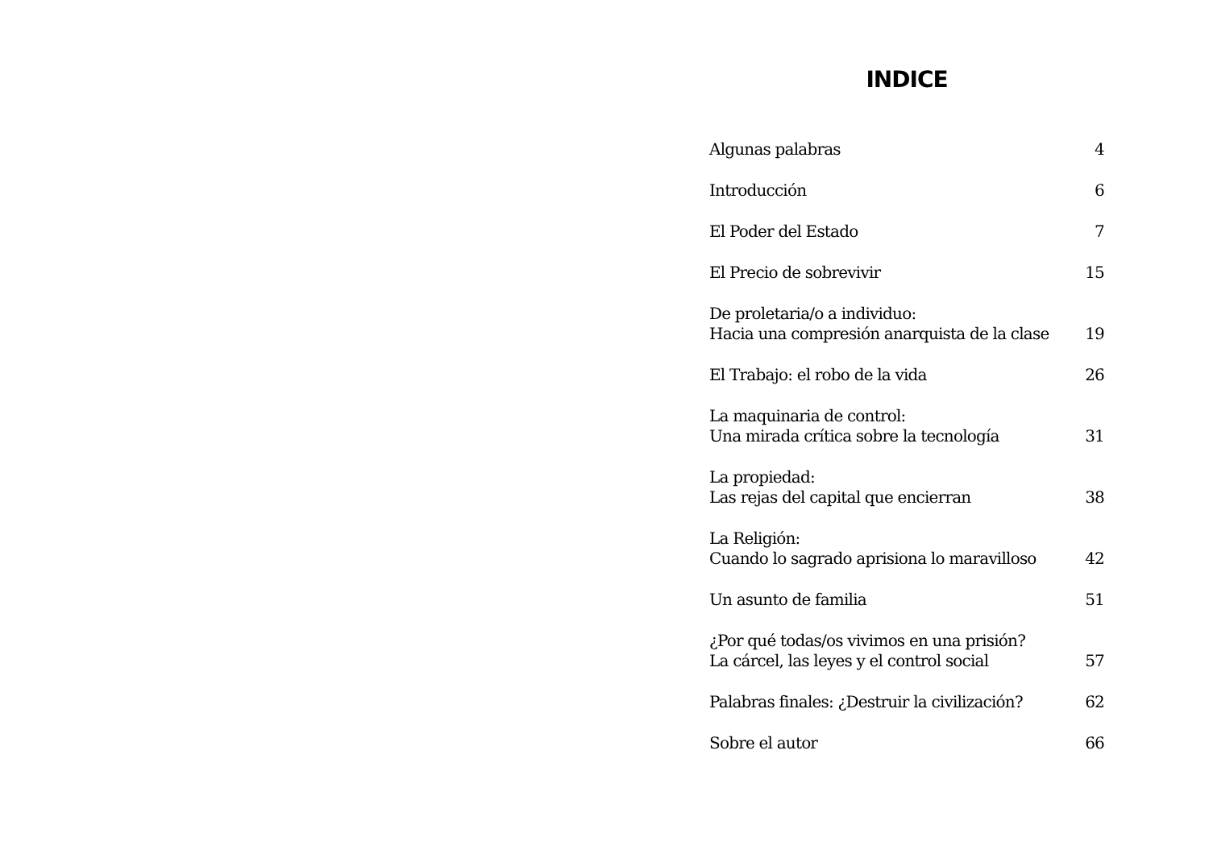INDICE
Algunas palabras
4
Introducción
6
El Poder del Estado
7
El Precio de sobrevivir
15
De proletaria/o a individuo:
Hacia una compresión anarquista de la clase
19
El Trabajo: el robo de la vida
26
La maquinaria de control:
Una mirada crítica sobre la tecnología
31
La propiedad:
Las rejas del capital que encierran
38
La Religión:
Cuando lo sagrado aprisiona lo maravilloso
42
Un asunto de familia
51
¿Por qué todas/os vivimos en una prisión?
La cárcel, las leyes y el control social
57
Palabras finales: ¿Destruir la civilización?
62
Sobre el autor
66